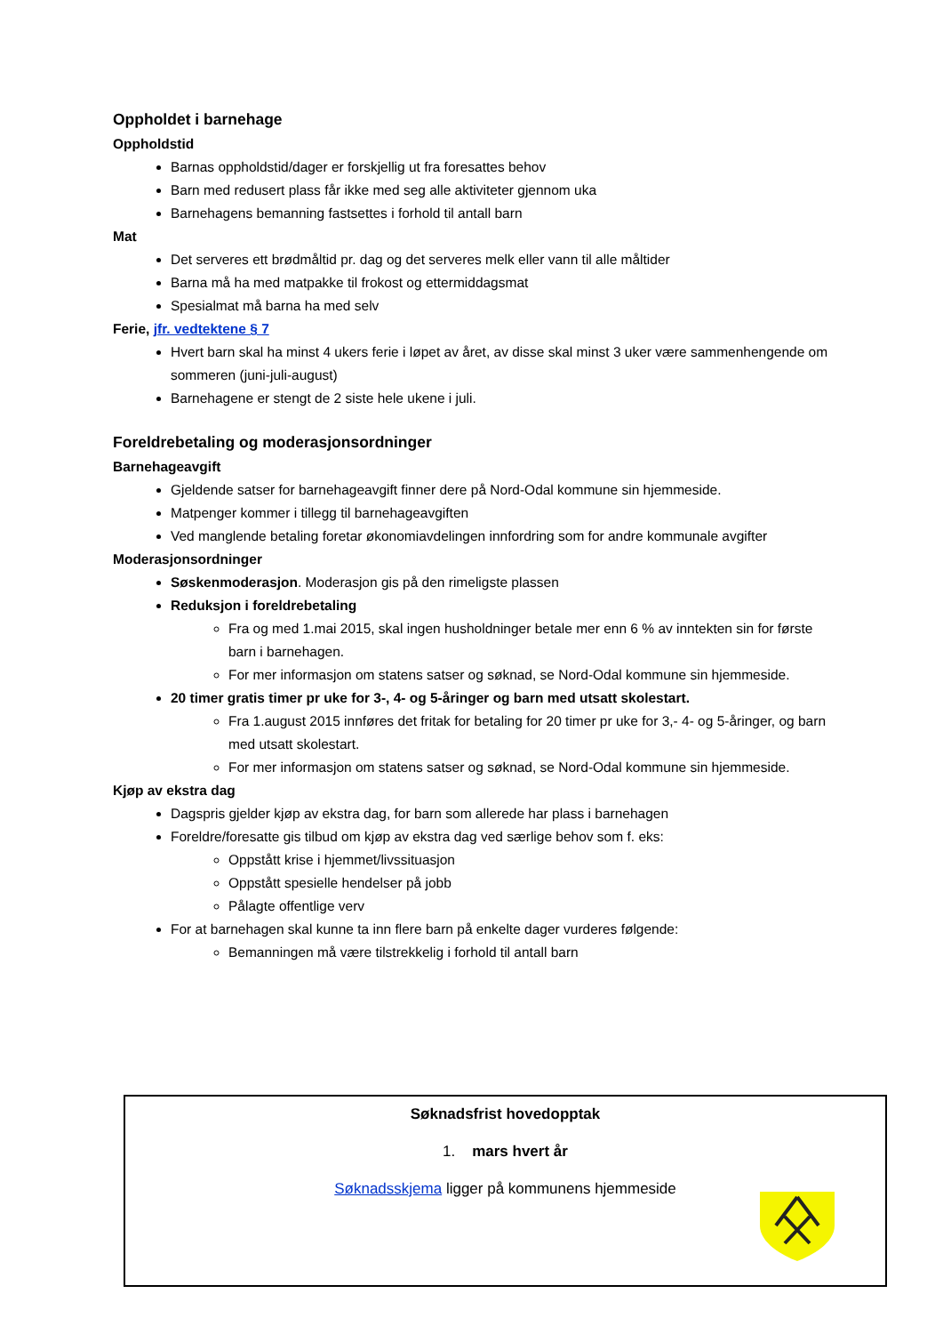Oppholdet i barnehage
Oppholdstid
Barnas oppholdstid/dager er forskjellig ut fra foresattes behov
Barn med redusert plass får ikke med seg alle aktiviteter gjennom uka
Barnehagens bemanning fastsettes i forhold til antall barn
Mat
Det serveres ett brødmåltid pr. dag og det serveres melk eller vann til alle måltider
Barna må ha med matpakke til frokost og ettermiddagsmat
Spesialmat må barna ha med selv
Ferie, jfr. vedtektene § 7
Hvert barn skal ha minst 4 ukers ferie i løpet av året, av disse skal minst 3 uker være sammenhengende om sommeren (juni-juli-august)
Barnehagene er stengt de 2 siste hele ukene i juli.
Foreldrebetaling og moderasjonsordninger
Barnehageavgift
Gjeldende satser for barnehageavgift finner dere på Nord-Odal kommune sin hjemmeside.
Matpenger kommer i tillegg til barnehageavgiften
Ved manglende betaling foretar økonomiavdelingen innfordring som for andre kommunale avgifter
Moderasjonsordninger
Søskenmoderasjon. Moderasjon gis på den rimeligste plassen
Reduksjon i foreldrebetaling
Fra og med 1.mai 2015, skal ingen husholdninger betale mer enn 6 % av inntekten sin for første barn i barnehagen.
For mer informasjon om statens satser og søknad, se Nord-Odal kommune sin hjemmeside.
20 timer gratis timer pr uke for 3-, 4- og 5-åringer og barn med utsatt skolestart.
Fra 1.august 2015 innføres det fritak for betaling for 20 timer pr uke for 3,- 4- og 5-åringer, og barn med utsatt skolestart.
For mer informasjon om statens satser og søknad, se Nord-Odal kommune sin hjemmeside.
Kjøp av ekstra dag
Dagspris gjelder kjøp av ekstra dag, for barn som allerede har plass i barnehagen
Foreldre/foresatte gis tilbud om kjøp av ekstra dag ved særlige behov som f. eks:
Oppstått krise i hjemmet/livssituasjon
Oppstått spesielle hendelser på jobb
Pålagte offentlige verv
For at barnehagen skal kunne ta inn flere barn på enkelte dager vurderes følgende:
Bemanningen må være tilstrekkelig i forhold til antall barn
Søknadsfrist hovedopptak
1. mars hvert år
Søknadsskjema ligger på kommunens hjemmeside